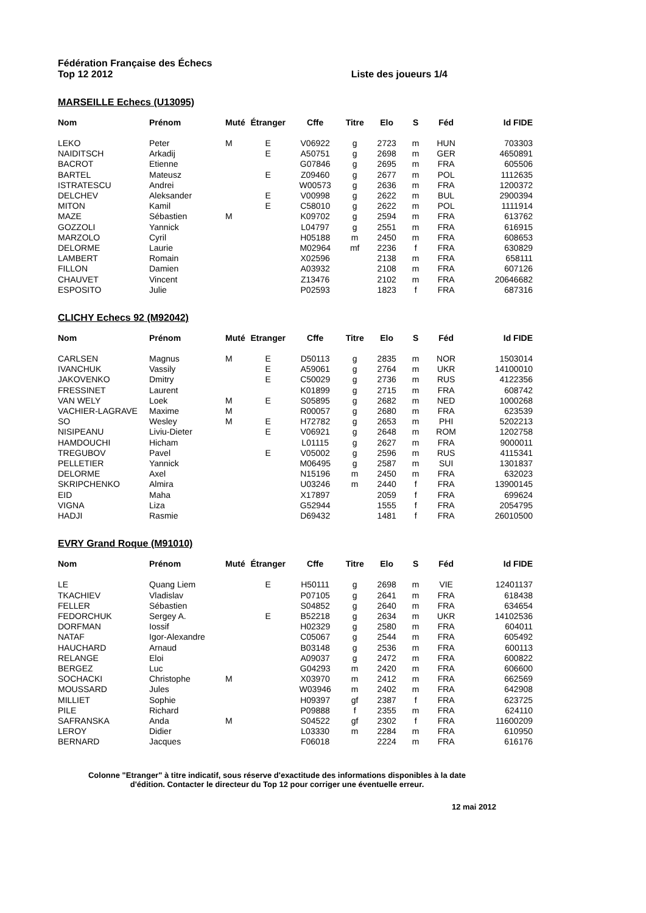Fédération Française des Échecs
Top 12 2012
Liste des joueurs 1/4
MARSEILLE Echecs (U13095)
| Nom | Prénom | Muté | Étranger | Cffe | Titre | Elo | S | Féd | Id FIDE |
| --- | --- | --- | --- | --- | --- | --- | --- | --- | --- |
| LEKO | Peter | M | E | V06922 | g | 2723 | m | HUN | 703303 |
| NAIDITSCH | Arkadij | | E | A50751 | g | 2698 | m | GER | 4650891 |
| BACROT | Etienne | | | G07846 | g | 2695 | m | FRA | 605506 |
| BARTEL | Mateusz | | E | Z09460 | g | 2677 | m | POL | 1112635 |
| ISTRATESCU | Andrei | | | W00573 | g | 2636 | m | FRA | 1200372 |
| DELCHEV | Aleksander | | E | V00998 | g | 2622 | m | BUL | 2900394 |
| MITON | Kamil | | E | C58010 | g | 2622 | m | POL | 1111914 |
| MAZE | Sébastien | M | | K09702 | g | 2594 | m | FRA | 613762 |
| GOZZOLI | Yannick | | | L04797 | g | 2551 | m | FRA | 616915 |
| MARZOLO | Cyril | | | H05188 | m | 2450 | m | FRA | 608653 |
| DELORME | Laurie | | | M02964 | mf | 2236 | f | FRA | 630829 |
| LAMBERT | Romain | | | X02596 | | 2138 | m | FRA | 658111 |
| FILLON | Damien | | | A03932 | | 2108 | m | FRA | 607126 |
| CHAUVET | Vincent | | | Z13476 | | 2102 | m | FRA | 20646682 |
| ESPOSITO | Julie | | | P02593 | | 1823 | f | FRA | 687316 |
CLICHY Echecs 92 (M92042)
| Nom | Prénom | Muté | Etranger | Cffe | Titre | Elo | S | Féd | Id FIDE |
| --- | --- | --- | --- | --- | --- | --- | --- | --- | --- |
| CARLSEN | Magnus | M | E | D50113 | g | 2835 | m | NOR | 1503014 |
| IVANCHUK | Vassily | | E | A59061 | g | 2764 | m | UKR | 14100010 |
| JAKOVENKO | Dmitry | | E | C50029 | g | 2736 | m | RUS | 4122356 |
| FRESSINET | Laurent | | | K01899 | g | 2715 | m | FRA | 608742 |
| VAN WELY | Loek | M | E | S05895 | g | 2682 | m | NED | 1000268 |
| VACHIER-LAGRAVE | Maxime | M | | R00057 | g | 2680 | m | FRA | 623539 |
| SO | Wesley | M | E | H72782 | g | 2653 | m | PHI | 5202213 |
| NISIPEANU | Liviu-Dieter | | E | V06921 | g | 2648 | m | ROM | 1202758 |
| HAMDOUCHI | Hicham | | | L01115 | g | 2627 | m | FRA | 9000011 |
| TREGUBOV | Pavel | | E | V05002 | g | 2596 | m | RUS | 4115341 |
| PELLETIER | Yannick | | | M06495 | g | 2587 | m | SUI | 1301837 |
| DELORME | Axel | | | N15196 | m | 2450 | m | FRA | 632023 |
| SKRIPCHENKO | Almira | | | U03246 | m | 2440 | f | FRA | 13900145 |
| EID | Maha | | | X17897 | | 2059 | f | FRA | 699624 |
| VIGNA | Liza | | | G52944 | | 1555 | f | FRA | 2054795 |
| HADJI | Rasmie | | | D69432 | | 1481 | f | FRA | 26010500 |
EVRY Grand Roque (M91010)
| Nom | Prénom | Muté | Étranger | Cffe | Titre | Elo | S | Féd | Id FIDE |
| --- | --- | --- | --- | --- | --- | --- | --- | --- | --- |
| LE | Quang Liem | | E | H50111 | g | 2698 | m | VIE | 12401137 |
| TKACHIEV | Vladislav | | | P07105 | g | 2641 | m | FRA | 618438 |
| FELLER | Sébastien | | | S04852 | g | 2640 | m | FRA | 634654 |
| FEDORCHUK | Sergey A. | | E | B52218 | g | 2634 | m | UKR | 14102536 |
| DORFMAN | Iossif | | | H02329 | g | 2580 | m | FRA | 604011 |
| NATAF | Igor-Alexandre | | | C05067 | g | 2544 | m | FRA | 605492 |
| HAUCHARD | Arnaud | | | B03148 | g | 2536 | m | FRA | 600113 |
| RELANGE | Eloi | | | A09037 | g | 2472 | m | FRA | 600822 |
| BERGEZ | Luc | | | G04293 | m | 2420 | m | FRA | 606600 |
| SOCHACKI | Christophe | M | | X03970 | m | 2412 | m | FRA | 662569 |
| MOUSSARD | Jules | | | W03946 | m | 2402 | m | FRA | 642908 |
| MILLIET | Sophie | | | H09397 | gf | 2387 | f | FRA | 623725 |
| PILE | Richard | | | P09888 | f | 2355 | m | FRA | 624110 |
| SAFRANSKA | Anda | M | | S04522 | gf | 2302 | f | FRA | 11600209 |
| LEROY | Didier | | | L03330 | m | 2284 | m | FRA | 610950 |
| BERNARD | Jacques | | | F06018 | | 2224 | m | FRA | 616176 |
Colonne "Etranger" à titre indicatif, sous réserve d'exactitude des informations disponibles à la date
d'édition. Contacter le directeur du Top 12 pour corriger une éventuelle erreur.
12 mai 2012